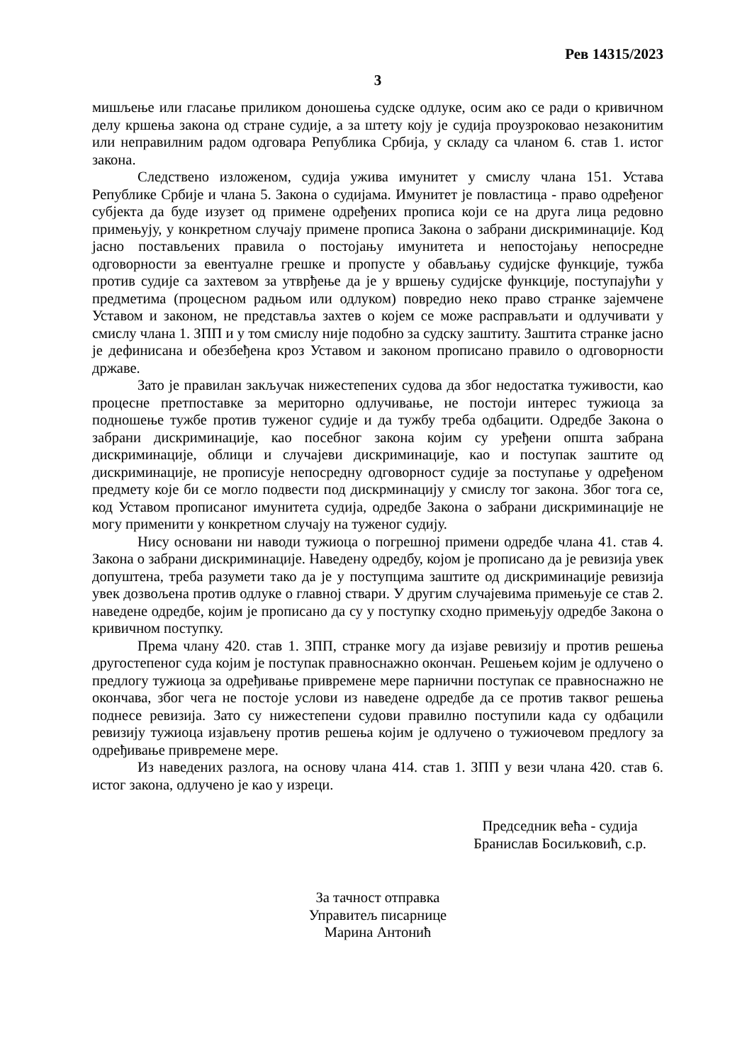Рев 14315/2023
3
мишљење или гласање приликом доношења судске одлуке, осим ако се ради о кривичном делу кршења закона од стране судије, а за штету коју је судија проузроковао незаконитим или неправилним радом одговара Република Србија, у складу са чланом 6. став 1. истог закона.
Следствено изложеном, судија ужива имунитет у смислу члана 151. Устава Републике Србије и члана 5. Закона о судијама. Имунитет је повластица - право одређеног субјекта да буде изузет од примене одређених прописа који се на друга лица редовно примењују, у конкретном случају примене прописа Закона о забрани дискриминације. Код јасно постављених правила о постојању имунитета и непостојању непосредне одговорности за евентуалне грешке и пропусте у обављању судијске функције, тужба против судије са захтевом за утврђење да је у вршењу судијске функције, поступајући у предметима (процесном радњом или одлуком) повредио неко право странке зајемчене Уставом и законом, не представља захтев о којем се може расправљати и одлучивати у смислу члана 1. ЗПП и у том смислу није подобно за судску заштиту. Заштита странке јасно је дефинисана и обезбеђена кроз Уставом и законом прописано правило о одговорности државе.
Зато је правилан закључак нижестепених судова да због недостатка туживости, као процесне претпоставке за мериторно одлучивање, не постоји интерес тужиоца за подношење тужбе против туженог судије и да тужбу треба одбацити. Одредбе Закона о забрани дискриминације, као посебног закона којим су уређени општа забрана дискриминације, облици и случајеви дискриминације, као и поступак заштите од дискриминације, не прописује непосредну одговорност судије за поступање у одређеном предмету које би се могло подвести под дискрминацију у смислу тог закона. Због тога се, код Уставом прописаног имунитета судија, одредбе Закона о забрани дискриминације не могу применити у конкретном случају на туженог судију.
Нису основани ни наводи тужиоца о погрешној примени одредбе члана 41. став 4. Закона о забрани дискриминације. Наведену одредбу, којом је прописано да је ревизија увек допуштена, треба разумети тако да је у поступцима заштите од дискриминације ревизија увек дозвољена против одлуке о главној ствари. У другим случајевима примењује се став 2. наведене одредбе, којим је прописано да су у поступку сходно примењују одредбе Закона о кривичном поступку.
Према члану 420. став 1. ЗПП, странке могу да изјаве ревизију и против решења другостепеног суда којим је поступак правноснажно окончан. Решењем којим је одлучено о предлогу тужиоца за одређивање привремене мере парнични поступак се правноснажно не окончава, због чега не постоје услови из наведене одредбе да се против таквог решења поднесе ревизија. Зато су нижестепени судови правилно поступили када су одбацили ревизију тужиоца изјављену против решења којим је одлучено о тужиочевом предлогу за одређивање привремене мере.
Из наведених разлога, на основу члана 414. став 1. ЗПП у вези члана 420. став 6. истог закона, одлучено је као у изреци.
Председник већа - судија
Бранислав Босиљковић, с.р.
За тачност отправка
Управитељ писарнице
Марина Антонић